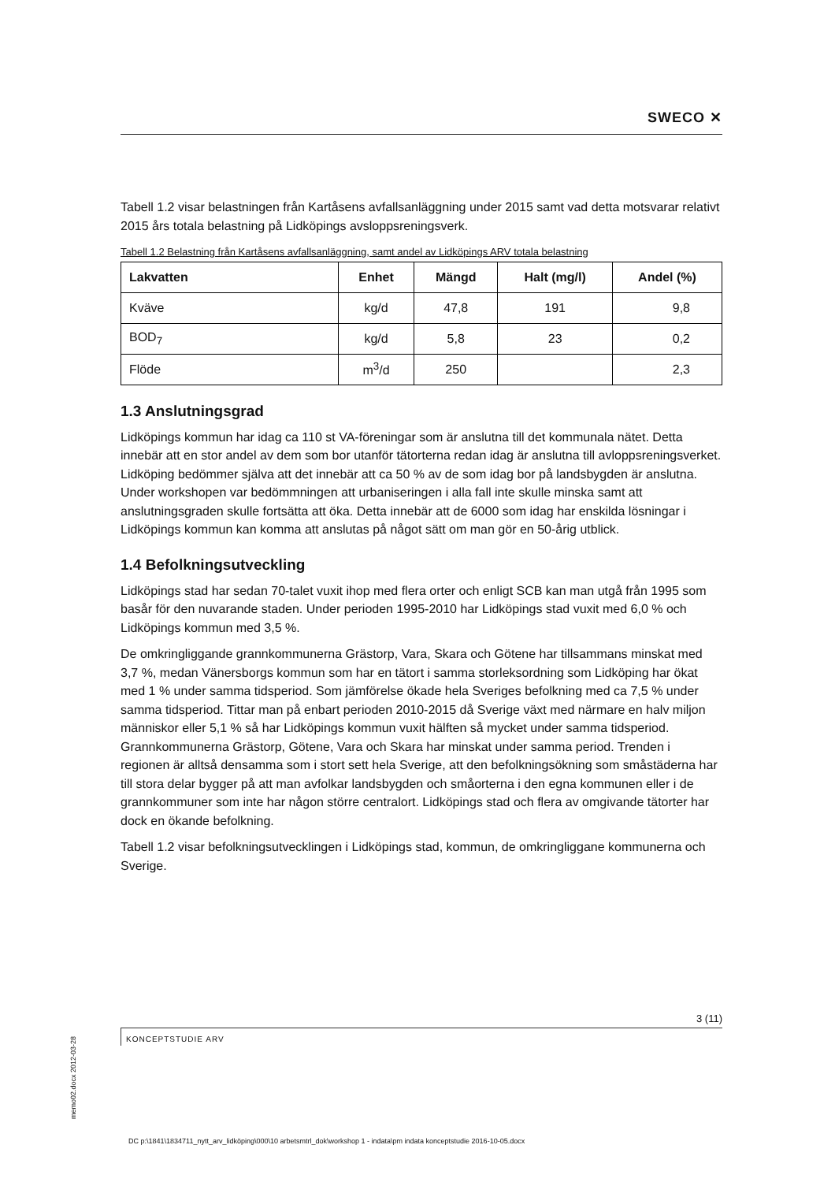SWECO ✕
Tabell 1.2 visar belastningen från Kartåsens avfallsanläggning under 2015 samt vad detta motsvarar relativt 2015 års totala belastning på Lidköpings avsloppsreningsverk.
Tabell 1.2 Belastning från Kartåsens avfallsanläggning, samt andel av Lidköpings ARV totala belastning
| Lakvatten | Enhet | Mängd | Halt (mg/l) | Andel (%) |
| --- | --- | --- | --- | --- |
| Kväve | kg/d | 47,8 | 191 | 9,8 |
| BOD<sub>7</sub> | kg/d | 5,8 | 23 | 0,2 |
| Flöde | m<sup>3</sup>/d | 250 | | 2,3 |
1.3 Anslutningsgrad
Lidköpings kommun har idag ca 110 st VA-föreningar som är anslutna till det kommunala nätet. Detta innebär att en stor andel av dem som bor utanför tätorterna redan idag är anslutna till avloppsreningsverket. Lidköping bedömmer själva att det innebär att ca 50 % av de som idag bor på landsbygden är anslutna. Under workshopen var bedömmningen att urbaniseringen i alla fall inte skulle minska samt att anslutningsgraden skulle fortsätta att öka. Detta innebär att de 6000 som idag har enskilda lösningar i Lidköpings kommun kan komma att anslutas på något sätt om man gör en 50-årig utblick.
1.4 Befolkningsutveckling
Lidköpings stad har sedan 70-talet vuxit ihop med flera orter och enligt SCB kan man utgå från 1995 som basår för den nuvarande staden. Under perioden 1995-2010 har Lidköpings stad vuxit med 6,0 % och Lidköpings kommun med 3,5 %.
De omkringliggande grannkommunerna Grästorp, Vara, Skara och Götene har tillsammans minskat med 3,7 %, medan Vänersborgs kommun som har en tätort i samma storleksordning som Lidköping har ökat med 1 % under samma tidsperiod. Som jämförelse ökade hela Sveriges befolkning med ca 7,5 % under samma tidsperiod. Tittar man på enbart perioden 2010-2015 då Sverige växt med närmare en halv miljon människor eller 5,1 % så har Lidköpings kommun vuxit hälften så mycket under samma tidsperiod. Grannkommunerna Grästorp, Götene, Vara och Skara har minskat under samma period. Trenden i regionen är alltså densamma som i stort sett hela Sverige, att den befolkningsökning som småstäderna har till stora delar bygger på att man avfolkar landsbygden och småorterna i den egna kommunen eller i de grannkommuner som inte har någon större centralort. Lidköpings stad och flera av omgivande tätorter har dock en ökande befolkning.
Tabell 1.2 visar befolkningsutvecklingen i Lidköpings stad, kommun, de omkringliggane kommunerna och Sverige.
3 (11)
KONCEPTSTUDIE ARV
memo02.docx 2012-03-28
DC p:\1841\1834711_nytt_arv_lidköping\000\10 arbetsmtrl_dok\workshop 1 - indata\pm indata konceptstudie 2016-10-05.docx